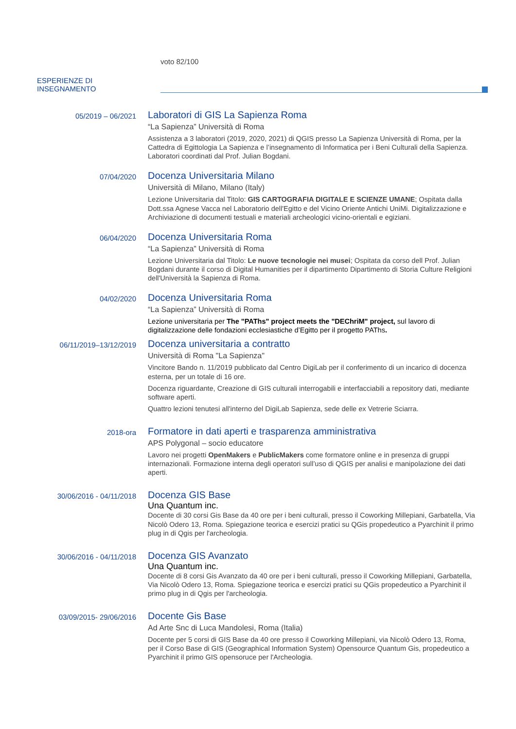voto 82/100
ESPERIENZE DI
INSEGNAMENTO
05/2019 – 06/2021
Laboratori di GIS La Sapienza Roma
“La Sapienza” Università di Roma
Assistenza a 3 laboratori (2019, 2020, 2021) di QGIS presso La Sapienza Università di Roma, per la Cattedra di Egittologia La Sapienza e l’insegnamento di Informatica per i Beni Culturali della Sapienza. Laboratori coordinati dal Prof. Julian Bogdani.
07/04/2020
Docenza Universitaria Milano
Università di Milano, Milano (Italy)
Lezione Universitaria dal Titolo: GIS CARTOGRAFIA DIGITALE E SCIENZE UMANE; Ospitata dalla Dott.ssa Agnese Vacca nel Laboratorio dell'Egitto e del Vicino Oriente Antichi UniMi. Digitalizzazione e Archiviazione di documenti testuali e materiali archeologici vicino-orientali e egiziani.
06/04/2020
Docenza Universitaria Roma
“La Sapienza” Università di Roma
Lezione Universitaria dal Titolo: Le nuove tecnologie nei musei; Ospitata da corso dell Prof. Julian Bogdani durante il corso di Digital Humanities per il dipartimento Dipartimento di Storia Culture Religioni dell'Università la Sapienza di Roma.
04/02/2020
Docenza Universitaria Roma
“La Sapienza” Università di Roma
Lezione universitaria per The "PAThs" project meets the "DEChriM" project, sul lavoro di digitalizzazione delle fondazioni ecclesiastiche d’Egitto per il progetto PAThs.
06/11/2019–13/12/2019
Docenza universitaria a contratto
Università di Roma "La Sapienza"
Vincitore Bando n. 11/2019 pubblicato dal Centro DigiLab per il conferimento di un incarico di docenza esterna, per un totale di 16 ore.
Docenza riguardante, Creazione di GIS culturali interrogabili e interfacciabili a repository dati, mediante software aperti.
Quattro lezioni tenutesi all'interno del DigiLab Sapienza, sede delle ex Vetrerie Sciarra.
2018-ora
Formatore in dati aperti e trasparenza amministrativa
APS Polygonal – socio educatore
Lavoro nei progetti OpenMakers e PublicMakers come formatore online e in presenza di gruppi internazionali. Formazione interna degli operatori sull’uso di QGIS per analisi e manipolazione dei dati aperti.
30/06/2016 - 04/11/2018
Docenza GIS Base
Una Quantum inc.
Docente di 30 corsi Gis Base da 40 ore per i beni culturali, presso il Coworking Millepiani, Garbatella, Via Nicolò Odero 13, Roma. Spiegazione teorica e esercizi pratici su QGis propedeutico a Pyarchinit il primo plug in di Qgis per l'archeologia.
30/06/2016 - 04/11/2018
Docenza GIS Avanzato
Una Quantum inc.
Docente di 8 corsi Gis Avanzato da 40 ore per i beni culturali, presso il Coworking Millepiani, Garbatella, Via Nicolò Odero 13, Roma. Spiegazione teorica e esercizi pratici su QGis propedeutico a Pyarchinit il primo plug in di Qgis per l'archeologia.
03/09/2015- 29/06/2016
Docente Gis Base
Ad Arte Snc di Luca Mandolesi, Roma (Italia)
Docente per 5 corsi di GIS Base da 40 ore presso il Coworking Millepiani, via Nicolò Odero 13, Roma, per il Corso Base di GIS (Geographical Information System) Opensource Quantum Gis, propedeutico a Pyarchinit il primo GIS opensoruce per l'Archeologia.